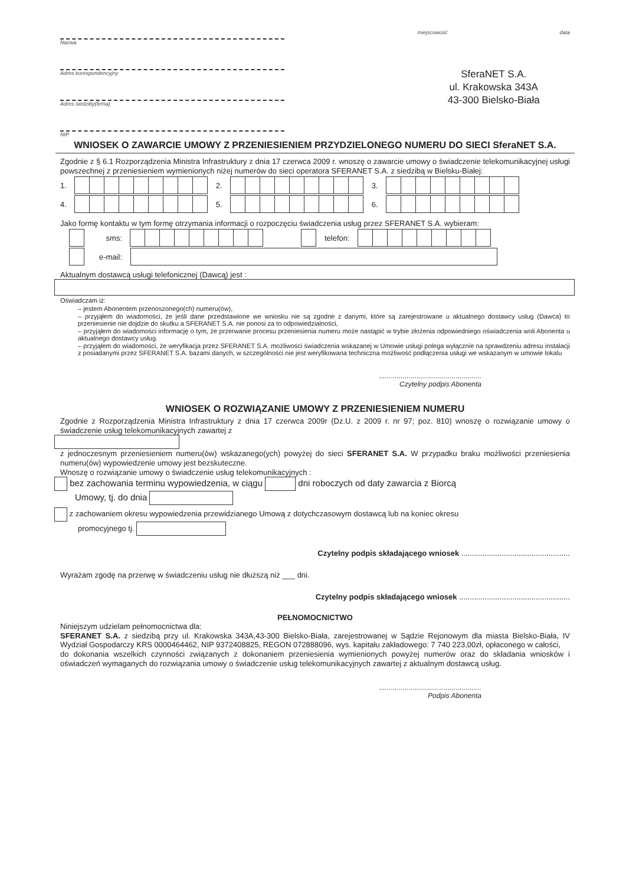Nazwa
Adres korespondencyjny
Adres siedziby(firma)
NIP
miejscowość data
SferaNET S.A.
ul. Krakowska 343A
43-300 Bielsko-Biała
WNIOSEK O ZAWARCIE UMOWY Z PRZENIESIENIEM PRZYDZIELONEGO NUMERU DO SIECI SferaNET S.A.
Zgodnie z § 6.1 Rozporządzenia Ministra Infrastruktury z dnia 17 czerwca 2009 r. wnoszę o zawarcie umowy o świadczenie telekomunikacyjnej usługi powszechnej z przeniesieniem wymienionych niżej numerów do sieci operatora SFERANET S.A. z siedzibą w Bielsku-Białej:
1. 2. 3.
4. 5. 6.
Jako formę kontaktu w tym formę otrzymania informacji o rozpoczęciu świadczenia usług przez SFERANET S.A. wybieram:
sms: telefon:
e-mail:
Aktualnym dostawcą usługi telefonicznej (Dawcą) jest :
Oświadczam iż:
– jestem Abonentem przenoszonego(ch) numeru(ów),
– przyjąłem do wiadomości, że jeśli dane przedstawione we wniosku nie są zgodne z danymi, które są zarejestrowane u aktualnego dostawcy usług (Dawca) to przeniesienie nie dojdzie do skutku a SFERANET S.A. nie ponosi za to odpowiedzialności,
– przyjąłem do wiadomości informację o tym, że przerwanie procesu przeniesienia numeru może nastąpić w trybie złożenia odpowiedniego oświadczenia woli Abonenta u aktualnego dostawcy usług.
– przyjąłem do wiadomości, że weryfikacja przez SFERANET S.A. możliwości świadczenia wskazanej w Umowie usługi polega wyłącznie na sprawdzeniu adresu instalacji z posiadanymi przez SFERANET S.A. bazami danych, w szczególności nie jest weryfikowana techniczna możliwość podłączenia usługi we wskazanym w umowie lokalu
....................................................
Czytelny podpis Abonenta
WNIOSEK O ROZWIĄZANIE UMOWY Z PRZENIESIENIEM NUMERU
Zgodnie z Rozporządzenia Ministra Infrastruktury z dnia 17 czerwca 2009r (Dz.U. z 2009 r. nr 97; poz. 810) wnoszę o rozwiązanie umowy o świadczenie usług telekomunikacyjnych zawartej z
z jednoczesnym przeniesieniem numeru(ów) wskazanego(ych) powyżej do sieci SFERANET S.A. W przypadku braku możliwości przeniesienia numeru(ów) wypowiedzenie umowy jest bezskuteczne.
Wnoszę o rozwiązanie umowy o świadczenie usług telekomunikacyjnych :
bez zachowania terminu wypowiedzenia, w ciągu dni roboczych od daty zawarcia z Biorcą
Umowy, tj. do dnia
z zachowaniem okresu wypowiedzenia przewidzianego Umową z dotychczasowym dostawcą lub na koniec okresu
promocyjnego tj.
Czytelny podpis składającego wniosek ...................................................
Wyrażam zgodę na przerwę w świadczeniu usług nie dłuższą niż ___ dni.
Czytelny podpis składającego wniosek ....................................................
PEŁNOMOCNICTWO
Niniejszym udzielam pełnomocnictwa dla:
SFERANET S.A. z siedzibą przy ul. Krakowska 343A,43-300 Bielsko-Biała, zarejestrowanej w Sądzie Rejonowym dla miasta Bielsko-Biała, IV Wydział Gospodarczy KRS 0000464462, NIP 9372408825, REGON 072888096, wys. kapitału zakładowego: 7 740 223,00zł, opłaconego w całości,
do dokonania wszelkich czynności związanych z dokonaniem przeniesienia wymienionych powyżej numerów oraz do składania wniosków i oświadczeń wymaganych do rozwiązania umowy o świadczenie usług telekomunikacyjnych zawartej z aktualnym dostawcą usług.
....................................................
Podpis Abonenta